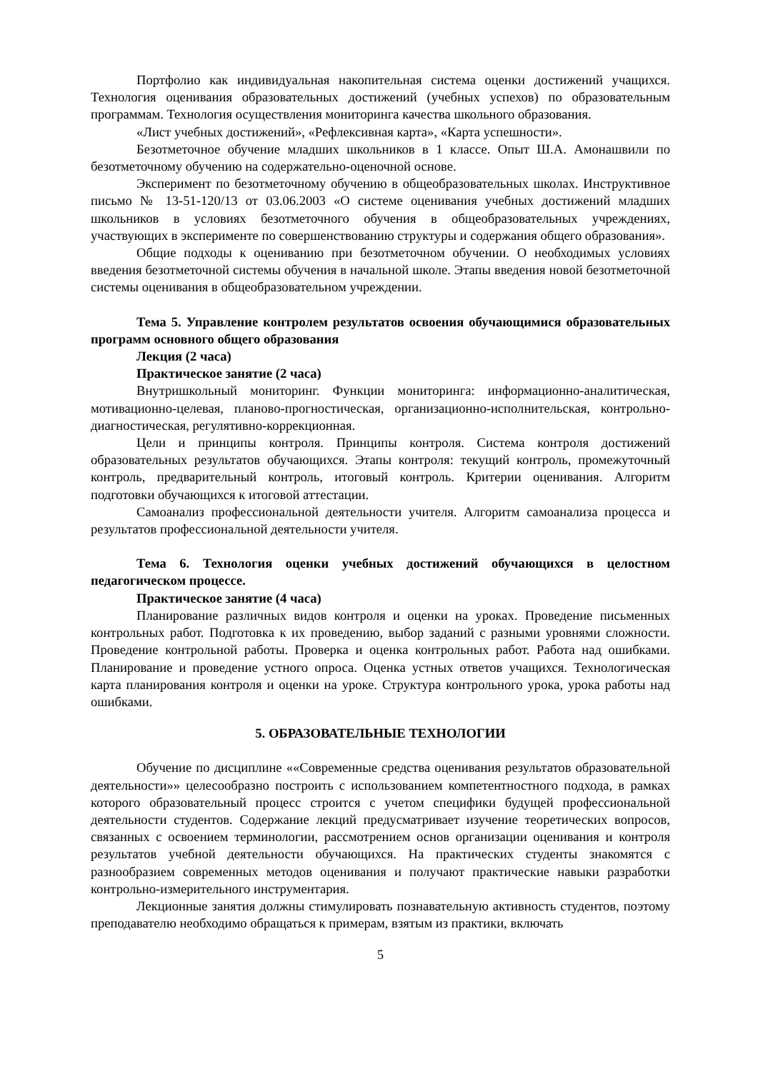Портфолио как индивидуальная накопительная система оценки достижений учащихся. Технология оценивания образовательных достижений (учебных успехов) по образовательным программам. Технология осуществления мониторинга качества школьного образования.
«Лист учебных достижений», «Рефлексивная карта», «Карта успешности».
Безотметочное обучение младших школьников в 1 классе. Опыт Ш.А. Амонашвили по безотметочному обучению на содержательно-оценочной основе.
Эксперимент по безотметочному обучению в общеобразовательных школах. Инструктивное письмо № 13-51-120/13 от 03.06.2003 «О системе оценивания учебных достижений младших школьников в условиях безотметочного обучения в общеобразовательных учреждениях, участвующих в эксперименте по совершенствованию структуры и содержания общего образования».
Общие подходы к оцениванию при безотметочном обучении. О необходимых условиях введения безотметочной системы обучения в начальной школе. Этапы введения новой безотметочной системы оценивания в общеобразовательном учреждении.
Тема 5. Управление контролем результатов освоения обучающимися образовательных программ основного общего образования
Лекция (2 часа)
Практическое занятие (2 часа)
Внутришкольный мониторинг. Функции мониторинга: информационно-аналитическая, мотивационно-целевая, планово-прогностическая, организационно-исполнительская, контрольно-диагностическая, регулятивно-коррекционная.
Цели и принципы контроля. Принципы контроля. Система контроля достижений образовательных результатов обучающихся. Этапы контроля: текущий контроль, промежуточный контроль, предварительный контроль, итоговый контроль. Критерии оценивания. Алгоритм подготовки обучающихся к итоговой аттестации.
Самоанализ профессиональной деятельности учителя. Алгоритм самоанализа процесса и результатов профессиональной деятельности учителя.
Тема 6. Технология оценки учебных достижений обучающихся в целостном педагогическом процессе.
Практическое занятие (4 часа)
Планирование различных видов контроля и оценки на уроках. Проведение письменных контрольных работ. Подготовка к их проведению, выбор заданий с разными уровнями сложности. Проведение контрольной работы. Проверка и оценка контрольных работ. Работа над ошибками. Планирование и проведение устного опроса. Оценка устных ответов учащихся. Технологическая карта планирования контроля и оценки на уроке. Структура контрольного урока, урока работы над ошибками.
5. ОБРАЗОВАТЕЛЬНЫЕ ТЕХНОЛОГИИ
Обучение по дисциплине ««Современные средства оценивания результатов образовательной деятельности»» целесообразно построить с использованием компетентностного подхода, в рамках которого образовательный процесс строится с учетом специфики будущей профессиональной деятельности студентов. Содержание лекций предусматривает изучение теоретических вопросов, связанных с освоением терминологии, рассмотрением основ организации оценивания и контроля результатов учебной деятельности обучающихся. На практических студенты знакомятся с разнообразием современных методов оценивания и получают практические навыки разработки контрольно-измерительного инструментария.
Лекционные занятия должны стимулировать познавательную активность студентов, поэтому преподавателю необходимо обращаться к примерам, взятым из практики, включать
5